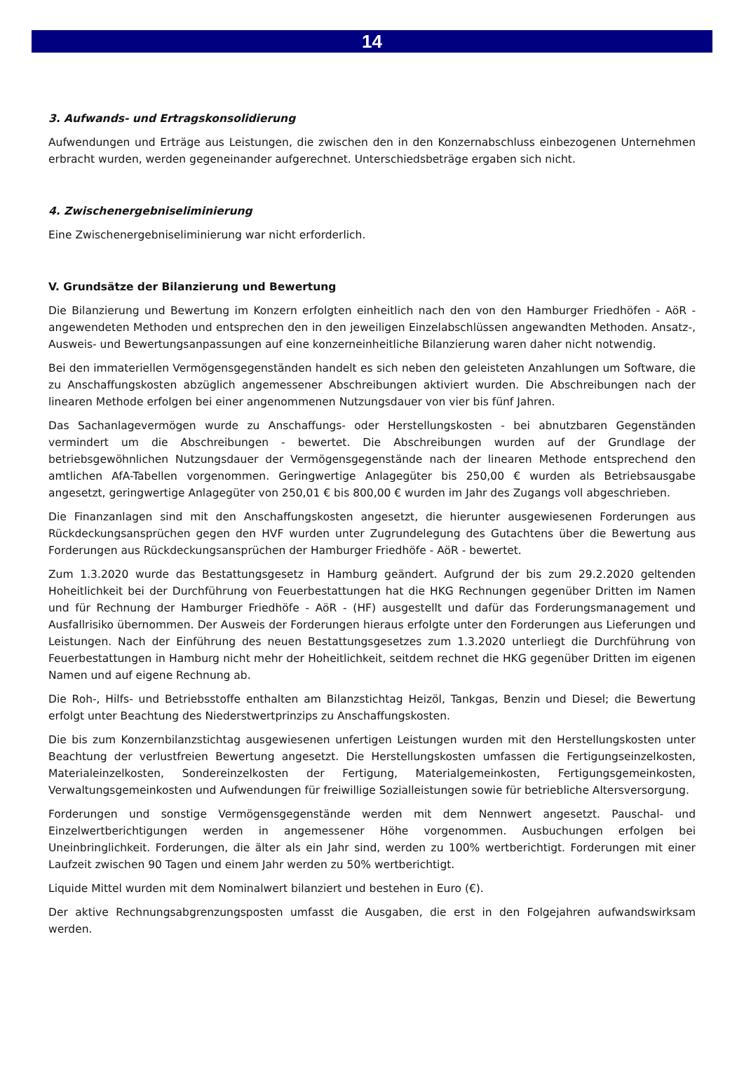14
3. Aufwands- und Ertragskonsolidierung
Aufwendungen und Erträge aus Leistungen, die zwischen den in den Konzernabschluss einbezogenen Unternehmen erbracht wurden, werden gegeneinander aufgerechnet. Unterschiedsbeträge ergaben sich nicht.
4. Zwischenergebniseliminierung
Eine Zwischenergebniseliminierung war nicht erforderlich.
V. Grundsätze der Bilanzierung und Bewertung
Die Bilanzierung und Bewertung im Konzern erfolgten einheitlich nach den von den Hamburger Friedhöfen - AöR - angewendeten Methoden und entsprechen den in den jeweiligen Einzelabschlüssen angewandten Methoden. Ansatz-, Ausweis- und Bewertungsanpassungen auf eine konzerneinheitliche Bilanzierung waren daher nicht notwendig.
Bei den immateriellen Vermögensgegenständen handelt es sich neben den geleisteten Anzahlungen um Software, die zu Anschaffungskosten abzüglich angemessener Abschreibungen aktiviert wurden. Die Abschreibungen nach der linearen Methode erfolgen bei einer angenommenen Nutzungsdauer von vier bis fünf Jahren.
Das Sachanlagevermögen wurde zu Anschaffungs- oder Herstellungskosten - bei abnutzbaren Gegenständen vermindert um die Abschreibungen - bewertet. Die Abschreibungen wurden auf der Grundlage der betriebsgewöhnlichen Nutzungsdauer der Vermögensgegenstände nach der linearen Methode entsprechend den amtlichen AfA-Tabellen vorgenommen. Geringwertige Anlagegüter bis 250,00 € wurden als Betriebsausgabe angesetzt, geringwertige Anlagegüter von 250,01 € bis 800,00 € wurden im Jahr des Zugangs voll abgeschrieben.
Die Finanzanlagen sind mit den Anschaffungskosten angesetzt, die hierunter ausgewiesenen Forderungen aus Rückdeckungsansprüchen gegen den HVF wurden unter Zugrundelegung des Gutachtens über die Bewertung aus Forderungen aus Rückdeckungsansprüchen der Hamburger Friedhöfe - AöR - bewertet.
Zum 1.3.2020 wurde das Bestattungsgesetz in Hamburg geändert. Aufgrund der bis zum 29.2.2020 geltenden Hoheitlichkeit bei der Durchführung von Feuerbestattungen hat die HKG Rechnungen gegenüber Dritten im Namen und für Rechnung der Hamburger Friedhöfe - AöR - (HF) ausgestellt und dafür das Forderungsmanagement und Ausfallrisiko übernommen. Der Ausweis der Forderungen hieraus erfolgte unter den Forderungen aus Lieferungen und Leistungen. Nach der Einführung des neuen Bestattungsgesetzes zum 1.3.2020 unterliegt die Durchführung von Feuerbestattungen in Hamburg nicht mehr der Hoheitlichkeit, seitdem rechnet die HKG gegenüber Dritten im eigenen Namen und auf eigene Rechnung ab.
Die Roh-, Hilfs- und Betriebsstoffe enthalten am Bilanzstichtag Heizöl, Tankgas, Benzin und Diesel; die Bewertung erfolgt unter Beachtung des Niederstwertprinzips zu Anschaffungskosten.
Die bis zum Konzernbilanzstichtag ausgewiesenen unfertigen Leistungen wurden mit den Herstellungskosten unter Beachtung der verlustfreien Bewertung angesetzt. Die Herstellungskosten umfassen die Fertigungseinzelkosten, Materialeinzelkosten, Sondereinzelkosten der Fertigung, Materialgemeinkosten, Fertigungsgemeinkosten, Verwaltungsgemeinkosten und Aufwendungen für freiwillige Sozialleistungen sowie für betriebliche Altersversorgung.
Forderungen und sonstige Vermögensgegenstände werden mit dem Nennwert angesetzt. Pauschal- und Einzelwertberichtigungen werden in angemessener Höhe vorgenommen. Ausbuchungen erfolgen bei Uneinbringlichkeit. Forderungen, die älter als ein Jahr sind, werden zu 100% wertberichtigt. Forderungen mit einer Laufzeit zwischen 90 Tagen und einem Jahr werden zu 50% wertberichtigt.
Liquide Mittel wurden mit dem Nominalwert bilanziert und bestehen in Euro (€).
Der aktive Rechnungsabgrenzungsposten umfasst die Ausgaben, die erst in den Folgejahren aufwandswirksam werden.